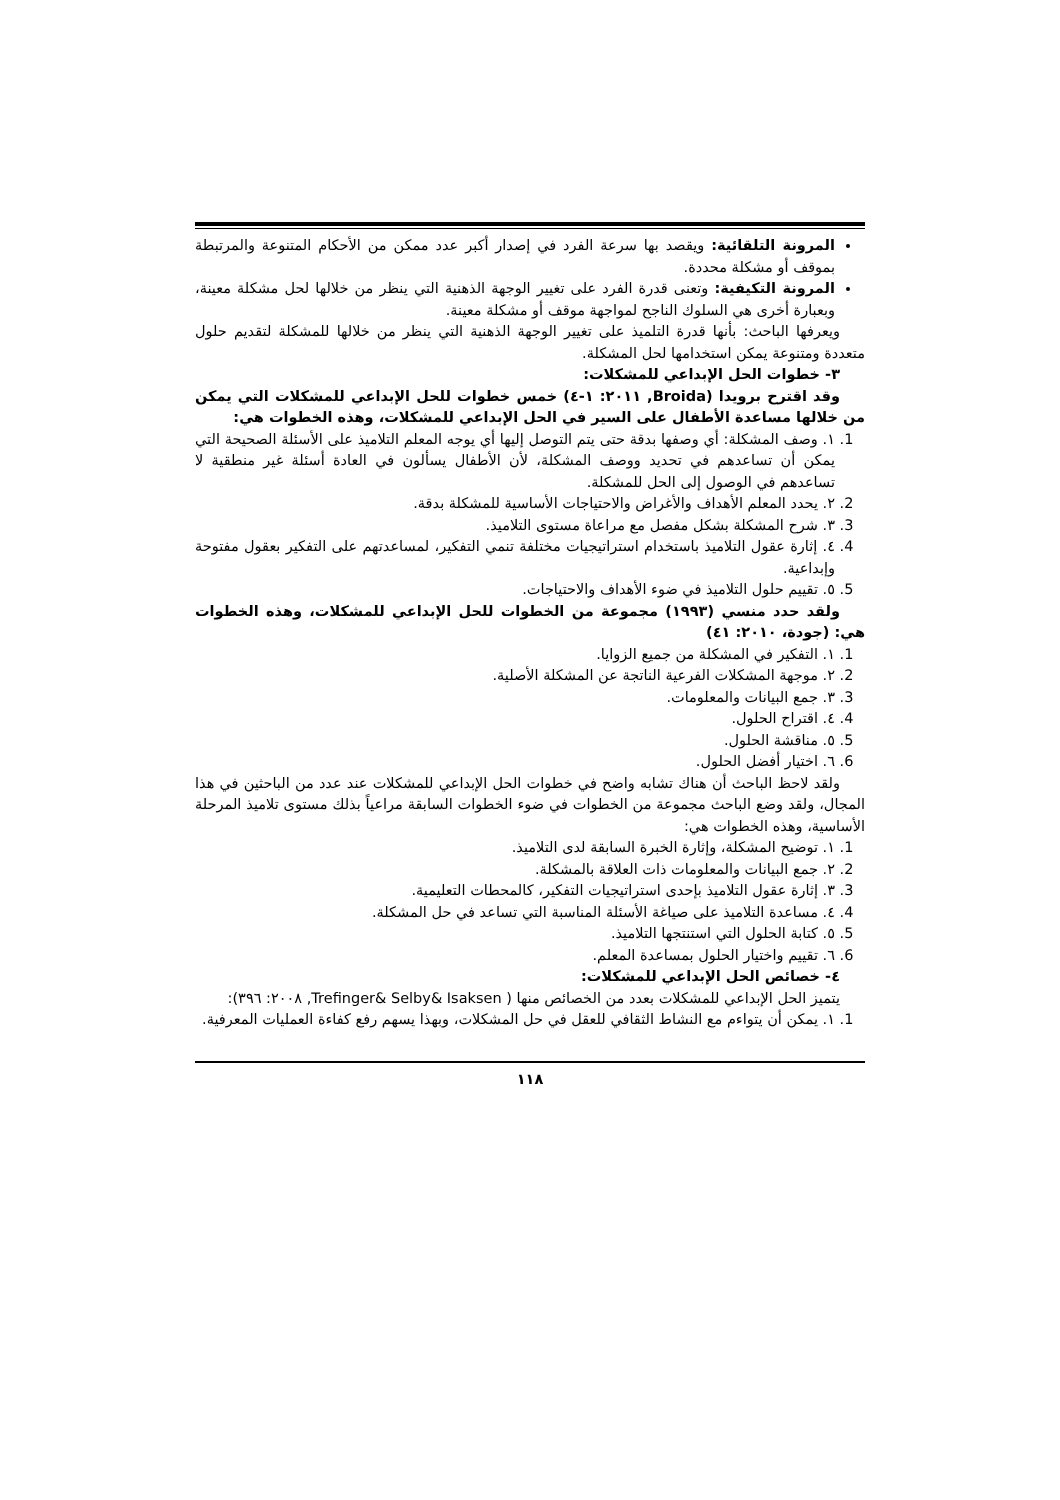المرونة التلقائية: ويقصد بها سرعة الفرد في إصدار أكبر عدد ممكن من الأحكام المتنوعة والمرتبطة بموقف أو مشكلة محددة.
المرونة التكيفية: وتعنى قدرة الفرد على تغيير الوجهة الذهنية التي ينظر من خلالها لحل مشكلة معينة، وبعبارة أخرى هي السلوك الناجح لمواجهة موقف أو مشكلة معينة.
ويعرفها الباحث: بأنها قدرة التلميذ على تغيير الوجهة الذهنية التي ينظر من خلالها للمشكلة لتقديم حلول متعددة ومتنوعة يمكن استخدامها لحل المشكلة.
٣- خطوات الحل الإبداعي للمشكلات:
وقد اقترح برويدا (Broida, ٢٠١١: ١-٤) خمس خطوات للحل الإبداعي للمشكلات التي يمكن من خلالها مساعدة الأطفال على السير في الحل الإبداعي للمشكلات، وهذه الخطوات هي:
1. ١. وصف المشكلة: أي وصفها بدقة حتى يتم التوصل إليها أي يوجه المعلم التلاميذ على الأسئلة الصحيحة التي يمكن أن تساعدهم في تحديد ووصف المشكلة، لأن الأطفال يسألون في العادة أسئلة غير منطقية لا تساعدهم في الوصول إلى الحل للمشكلة.
2. ٢. يحدد المعلم الأهداف والأغراض والاحتياجات الأساسية للمشكلة بدقة.
3. ٣. شرح المشكلة بشكل مفصل مع مراعاة مستوى التلاميذ.
4. ٤. إثارة عقول التلاميذ باستخدام استراتيجيات مختلفة تنمي التفكير، لمساعدتهم على التفكير بعقول مفتوحة وإبداعية.
5. ٥. تقييم حلول التلاميذ في ضوء الأهداف والاحتياجات.
ولقد حدد منسي (١٩٩٣) مجموعة من الخطوات للحل الإبداعي للمشكلات، وهذه الخطوات هي: (جودة، ٢٠١٠: ٤١)
1. ١. التفكير في المشكلة من جميع الزوايا.
2. ٢. موجهة المشكلات الفرعية الناتجة عن المشكلة الأصلية.
3. ٣. جمع البيانات والمعلومات.
4. ٤. اقتراح الحلول.
5. ٥. مناقشة الحلول.
6. ٦. اختيار أفضل الحلول.
ولقد لاحظ الباحث أن هناك تشابه واضح في خطوات الحل الإبداعي للمشكلات عند عدد من الباحثين في هذا المجال، ولقد وضع الباحث مجموعة من الخطوات في ضوء الخطوات السابقة مراعياً بذلك مستوى تلاميذ المرحلة الأساسية، وهذه الخطوات هي:
1. ١. توضيح المشكلة، وإثارة الخبرة السابقة لدى التلاميذ.
2. ٢. جمع البيانات والمعلومات ذات العلاقة بالمشكلة.
3. ٣. إثارة عقول التلاميذ بإحدى استراتيجيات التفكير، كالمحطات التعليمية.
4. ٤. مساعدة التلاميذ على صياغة الأسئلة المناسبة التي تساعد في حل المشكلة.
5. ٥. كتابة الحلول التي استنتجها التلاميذ.
6. ٦. تقييم واختيار الحلول بمساعدة المعلم.
٤- خصائص الحل الإبداعي للمشكلات:
يتميز الحل الإبداعي للمشكلات بعدد من الخصائص منها ( Trefinger& Selby& Isaksen, ٢٠٠٨: ٣٩٦):
1. ١. يمكن أن يتواءم مع النشاط الثقافي للعقل في حل المشكلات، وبهذا يسهم رفع كفاءة العمليات المعرفية.
١١٨